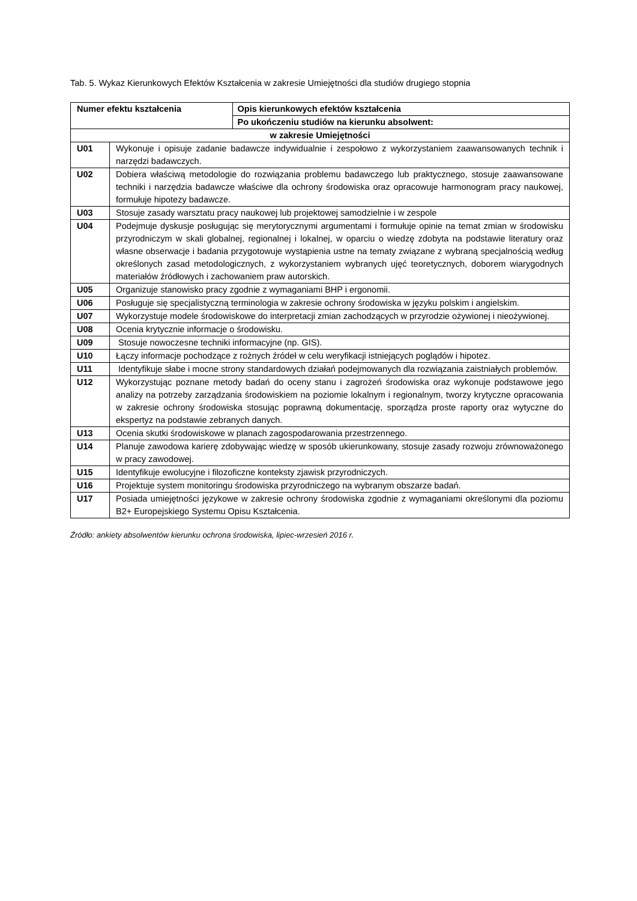Tab. 5. Wykaz Kierunkowych Efektów Kształcenia w zakresie Umiejętności dla studiów drugiego stopnia
| Numer efektu kształcenia | | Opis kierunkowych efektów kształcenia |
| --- | --- | --- |
| | | Po ukończeniu studiów na kierunku absolwent: |
| w zakresie Umiejętności | | |
| U01 | Wykonuje i opisuje zadanie badawcze indywidualnie i zespołowo z wykorzystaniem zaawansowanych technik i narzędzi badawczych. | |
| U02 | Dobiera właściwą metodologie do rozwiązania problemu badawczego lub praktycznego, stosuje zaawansowane techniki i narzędzia badawcze właściwe dla ochrony środowiska oraz opracowuje harmonogram pracy naukowej, formułuje hipotezy badawcze. | |
| U03 | Stosuje zasady warsztatu pracy naukowej lub projektowej samodzielnie i w zespole | |
| U04 | Podejmuje dyskusje posługując się merytorycznymi argumentami i formułuje opinie na temat zmian w środowisku przyrodniczym w skali globalnej, regionalnej i lokalnej, w oparciu o wiedzę zdobyta na podstawie literatury oraz własne obserwacje i badania przygotowuje wystąpienia ustne na tematy związane z wybraną specjalnością według określonych zasad metodologicznych, z wykorzystaniem wybranych ujęć teoretycznych, doborem wiarygodnych materiałów źródłowych i zachowaniem praw autorskich. | |
| U05 | Organizuje stanowisko pracy zgodnie z wymaganiami BHP i ergonomii. | |
| U06 | Posługuje się specjalistyczną terminologia w zakresie ochrony środowiska w języku polskim i angielskim. | |
| U07 | Wykorzystuje modele środowiskowe do interpretacji zmian zachodzących w przyrodzie ożywionej i nieożywionej. | |
| U08 | Ocenia krytycznie informacje o środowisku. | |
| U09 | Stosuje nowoczesne techniki informacyjne (np. GIS). | |
| U10 | Łączy informacje pochodzące z rożnych źródeł w celu weryfikacji istniejących poglądów i hipotez. | |
| U11 | Identyfikuje słabe i mocne strony standardowych działań podejmowanych dla rozwiązania zaistniałych problemów. | |
| U12 | Wykorzystując poznane metody badań do oceny stanu i zagrożeń środowiska oraz wykonuje podstawowe jego analizy na potrzeby zarządzania środowiskiem na poziomie lokalnym i regionalnym, tworzy krytyczne opracowania w zakresie ochrony środowiska stosując poprawną dokumentację, sporządza proste raporty oraz wytyczne do ekspertyz na podstawie zebranych danych. | |
| U13 | Ocenia skutki środowiskowe w planach zagospodarowania przestrzennego. | |
| U14 | Planuje zawodowa karierę zdobywając wiedzę w sposób ukierunkowany, stosuje zasady rozwoju zrównoważonego w pracy zawodowej. | |
| U15 | Identyfikuje ewolucyjne i filozoficzne konteksty zjawisk przyrodniczych. | |
| U16 | Projektuje system monitoringu środowiska przyrodniczego na wybranym obszarze badań. | |
| U17 | Posiada umiejętności językowe w zakresie ochrony środowiska zgodnie z wymaganiami określonymi dla poziomu B2+ Europejskiego Systemu Opisu Kształcenia. | |
Źródło: ankiety absolwentów kierunku ochrona środowiska, lipiec-wrzesień 2016 r.